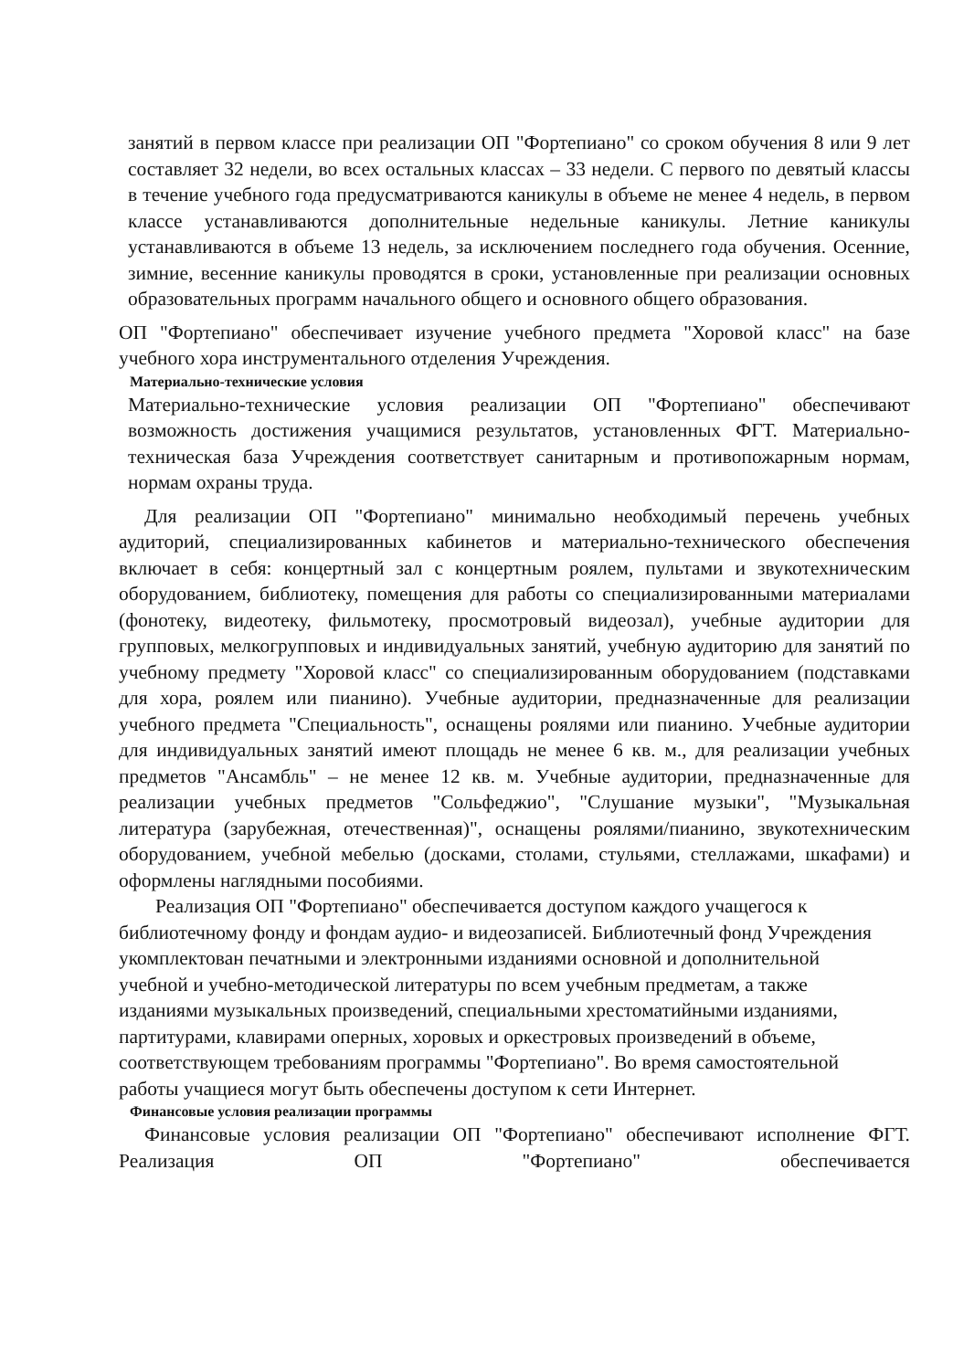занятий в первом классе при реализации ОП "Фортепиано" со сроком обучения 8 или 9 лет составляет 32 недели, во всех остальных классах – 33 недели. С первого по девятый классы в течение учебного года предусматриваются каникулы в объеме не менее 4 недель, в первом классе устанавливаются дополнительные недельные каникулы. Летние каникулы устанавливаются в объеме 13 недель, за исключением последнего года обучения. Осенние, зимние, весенние каникулы проводятся в сроки, установленные при реализации основных образовательных программ начального общего и основного общего образования.
ОП "Фортепиано" обеспечивает изучение учебного предмета "Хоровой класс" на базе учебного хора инструментального отделения Учреждения.
Материально-технические условия
Материально-технические условия реализации ОП "Фортепиано" обеспечивают возможность достижения учащимися результатов, установленных ФГТ. Материально-техническая база Учреждения соответствует санитарным и противопожарным нормам, нормам охраны труда.
Для реализации ОП "Фортепиано" минимально необходимый перечень учебных аудиторий, специализированных кабинетов и материально-технического обеспечения включает в себя: концертный зал с концертным роялем, пультами и звукотехническим оборудованием, библиотеку, помещения для работы со специализированными материалами (фонотеку, видеотеку, фильмотеку, просмотровый видеозал), учебные аудитории для групповых, мелкогрупповых и индивидуальных занятий, учебную аудиторию для занятий по учебному предмету "Хоровой класс" со специализированным оборудованием (подставками для хора, роялем или пианино). Учебные аудитории, предназначенные для реализации учебного предмета "Специальность", оснащены роялями или пианино. Учебные аудитории для индивидуальных занятий имеют площадь не менее 6 кв. м., для реализации учебных предметов "Ансамбль" – не менее 12 кв. м. Учебные аудитории, предназначенные для реализации учебных предметов "Сольфеджио", "Слушание музыки", "Музыкальная литература (зарубежная, отечественная)", оснащены роялями/пианино, звукотехническим оборудованием, учебной мебелью (досками, столами, стульями, стеллажами, шкафами) и оформлены наглядными пособиями.
Реализация ОП "Фортепиано" обеспечивается доступом каждого учащегося к библиотечному фонду и фондам аудио- и видеозаписей. Библиотечный фонд Учреждения укомплектован печатными и электронными изданиями основной и дополнительной учебной и учебно-методической литературы по всем учебным предметам, а также изданиями музыкальных произведений, специальными хрестоматийными изданиями, партитурами, клавирами оперных, хоровых и оркестровых произведений в объеме, соответствующем требованиям программы "Фортепиано". Во время самостоятельной работы учащиеся могут быть обеспечены доступом к сети Интернет.
Финансовые условия реализации программы
Финансовые условия реализации ОП "Фортепиано" обеспечивают исполнение ФГТ. Реализация ОП "Фортепиано" обеспечивается